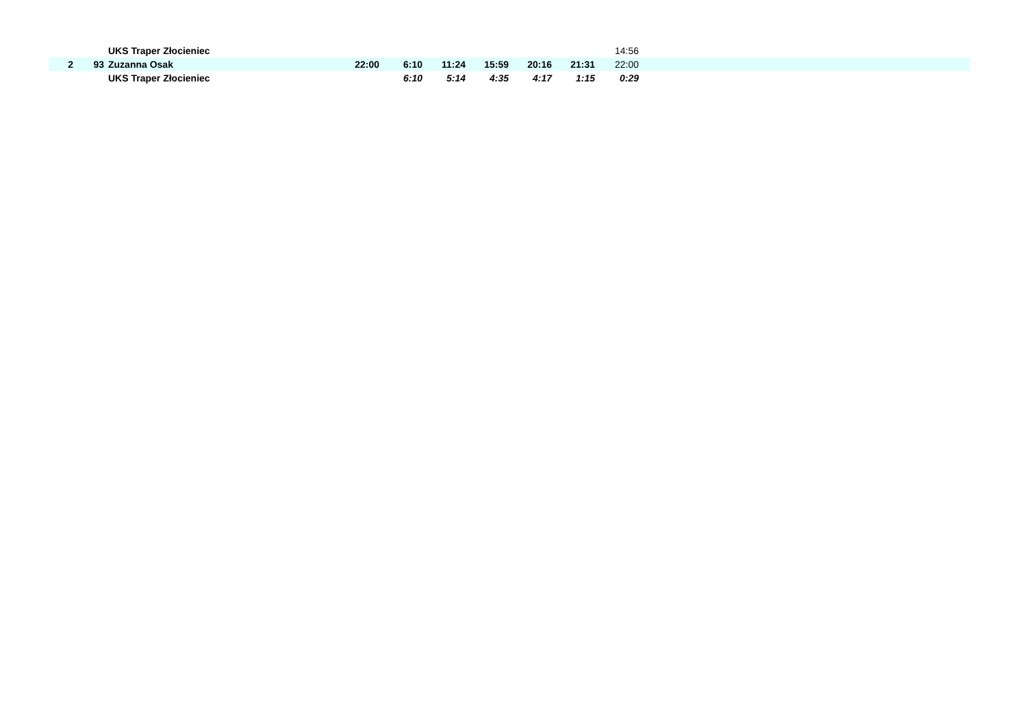| | | | UKS Traper Złocieniec | | | | | | | 14:56 | |
| 2 | 93 | | Zuzanna Osak | 22:00 | 6:10 | 11:24 | 15:59 | 20:16 | 21:31 | 22:00 | |
| | | | UKS Traper Złocieniec | | 6:10 | 5:14 | 4:35 | 4:17 | 1:15 | 0:29 | |